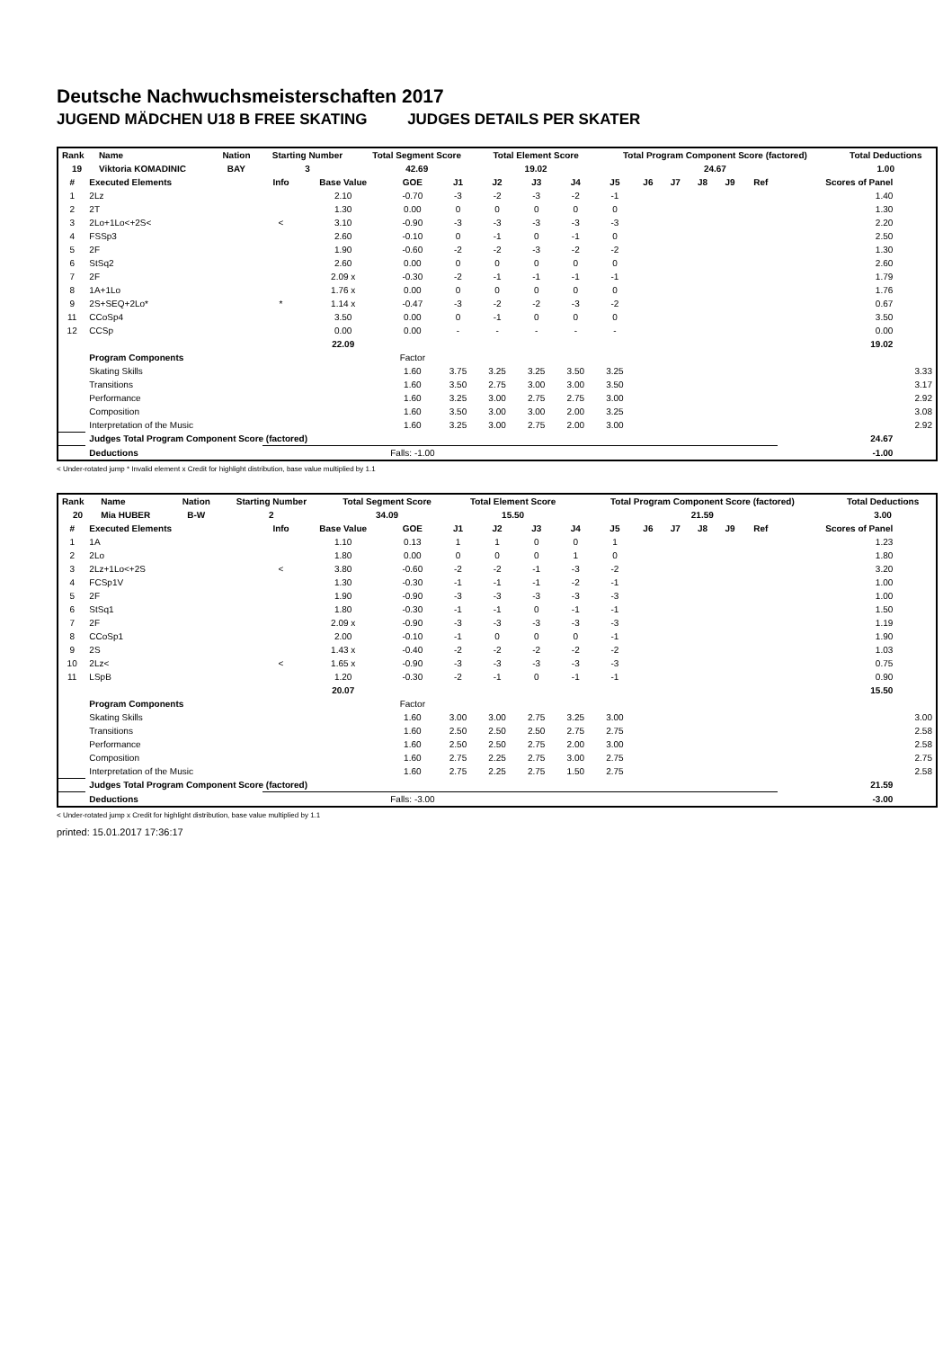Deutsche Nachwuchsmeisterschaften 2017
JUGEND MÄDCHEN U18 B FREE SKATING JUDGES DETAILS PER SKATER
| Rank | Name | Nation | Starting Number | Total Segment Score | Total Element Score | Total Program Component Score (factored) | Total Deductions |
| --- | --- | --- | --- | --- | --- | --- | --- |
| 19 | Viktoria KOMADINIC | BAY | 3 | 42.69 | 19.02 | 24.67 | 1.00 |
| # | Executed Elements | Info | Base Value | GOE | J1 | J2 | J3 | J4 | J5 | J6 | J7 | J8 | J9 | Ref | Scores of Panel | |
| --- | --- | --- | --- | --- | --- | --- | --- | --- | --- | --- | --- | --- | --- | --- | --- | --- |
| 1 | 2Lz | | 2.10 | -0.70 | -3 | -2 | -3 | -2 | -1 | | | | | | 1.40 | |
| 2 | 2T | | 1.30 | 0.00 | 0 | 0 | 0 | 0 | 0 | | | | | | 1.30 | |
| 3 | 2Lo+1Lo<+2S< | < | 3.10 | -0.90 | -3 | -3 | -3 | -3 | -3 | | | | | | 2.20 | |
| 4 | FSSp3 | | 2.60 | -0.10 | 0 | -1 | 0 | -1 | 0 | | | | | | 2.50 | |
| 5 | 2F | | 1.90 | -0.60 | -2 | -2 | -3 | -2 | -2 | | | | | | 1.30 | |
| 6 | StSq2 | | 2.60 | 0.00 | 0 | 0 | 0 | 0 | 0 | | | | | | 2.60 | |
| 7 | 2F | | 2.09 x | -0.30 | -2 | -1 | -1 | -1 | -1 | | | | | | 1.79 | |
| 8 | 1A+1Lo | | 1.76 x | 0.00 | 0 | 0 | 0 | 0 | 0 | | | | | | 1.76 | |
| 9 | 2S+SEQ+2Lo* | * | 1.14 x | -0.47 | -3 | -2 | -2 | -3 | -2 | | | | | | 0.67 | |
| 11 | CCoSp4 | | 3.50 | 0.00 | 0 | -1 | 0 | 0 | 0 | | | | | | 3.50 | |
| 12 | CCSp | | 0.00 | 0.00 | - | - | - | - | - | | | | | | 0.00 | |
| | | | 22.09 | | | | | | | | | | | | 19.02 | |
| | Program Components | | | Factor | | | | | | | | | | | | |
| | Skating Skills | | | 1.60 | 3.75 | 3.25 | 3.25 | 3.50 | 3.25 | | | | | | | 3.33 |
| | Transitions | | | 1.60 | 3.50 | 2.75 | 3.00 | 3.00 | 3.50 | | | | | | | 3.17 |
| | Performance | | | 1.60 | 3.25 | 3.00 | 2.75 | 2.75 | 3.00 | | | | | | | 2.92 |
| | Composition | | | 1.60 | 3.50 | 3.00 | 3.00 | 2.00 | 3.25 | | | | | | | 3.08 |
| | Interpretation of the Music | | | 1.60 | 3.25 | 3.00 | 2.75 | 2.00 | 3.00 | | | | | | | 2.92 |
| | Judges Total Program Component Score (factored) | | | | | | | | | | | | | | 24.67 | |
| | Deductions | Falls: -1.00 | | | | | | | | | | | | | -1.00 | |
< Under-rotated jump * Invalid element x Credit for highlight distribution, base value multiplied by 1.1
| Rank | Name | Nation | Starting Number | Total Segment Score | Total Element Score | Total Program Component Score (factored) | Total Deductions |
| --- | --- | --- | --- | --- | --- | --- | --- |
| 20 | Mia HUBER | B-W | 2 | 34.09 | 15.50 | 21.59 | 3.00 |
| # | Executed Elements | Info | Base Value | GOE | J1 | J2 | J3 | J4 | J5 | J6 | J7 | J8 | J9 | Ref | Scores of Panel | |
| --- | --- | --- | --- | --- | --- | --- | --- | --- | --- | --- | --- | --- | --- | --- | --- | --- |
| 1 | 1A | | 1.10 | 0.13 | 1 | 1 | 0 | 0 | 1 | | | | | | 1.23 | |
| 2 | 2Lo | | 1.80 | 0.00 | 0 | 0 | 0 | 1 | 0 | | | | | | 1.80 | |
| 3 | 2Lz+1Lo<+2S | < | 3.80 | -0.60 | -2 | -2 | -1 | -3 | -2 | | | | | | 3.20 | |
| 4 | FCSp1V | | 1.30 | -0.30 | -1 | -1 | -1 | -2 | -1 | | | | | | 1.00 | |
| 5 | 2F | | 1.90 | -0.90 | -3 | -3 | -3 | -3 | -3 | | | | | | 1.00 | |
| 6 | StSq1 | | 1.80 | -0.30 | -1 | -1 | 0 | -1 | -1 | | | | | | 1.50 | |
| 7 | 2F | | 2.09 x | -0.90 | -3 | -3 | -3 | -3 | -3 | | | | | | 1.19 | |
| 8 | CCoSp1 | | 2.00 | -0.10 | -1 | 0 | 0 | 0 | -1 | | | | | | 1.90 | |
| 9 | 2S | | 1.43 x | -0.40 | -2 | -2 | -2 | -2 | -2 | | | | | | 1.03 | |
| 10 | 2Lz< | < | 1.65 x | -0.90 | -3 | -3 | -3 | -3 | -3 | | | | | | 0.75 | |
| 11 | LSpB | | 1.20 | -0.30 | -2 | -1 | 0 | -1 | -1 | | | | | | 0.90 | |
| | | | 20.07 | | | | | | | | | | | | 15.50 | |
| | Program Components | | | Factor | | | | | | | | | | | | |
| | Skating Skills | | | 1.60 | 3.00 | 3.00 | 2.75 | 3.25 | 3.00 | | | | | | | 3.00 |
| | Transitions | | | 1.60 | 2.50 | 2.50 | 2.50 | 2.75 | 2.75 | | | | | | | 2.58 |
| | Performance | | | 1.60 | 2.50 | 2.50 | 2.75 | 2.00 | 3.00 | | | | | | | 2.58 |
| | Composition | | | 1.60 | 2.75 | 2.25 | 2.75 | 3.00 | 2.75 | | | | | | | 2.75 |
| | Interpretation of the Music | | | 1.60 | 2.75 | 2.25 | 2.75 | 1.50 | 2.75 | | | | | | | 2.58 |
| | Judges Total Program Component Score (factored) | | | | | | | | | | | | | | 21.59 | |
| | Deductions | Falls: -3.00 | | | | | | | | | | | | | -3.00 | |
< Under-rotated jump x Credit for highlight distribution, base value multiplied by 1.1
printed: 15.01.2017 17:36:17